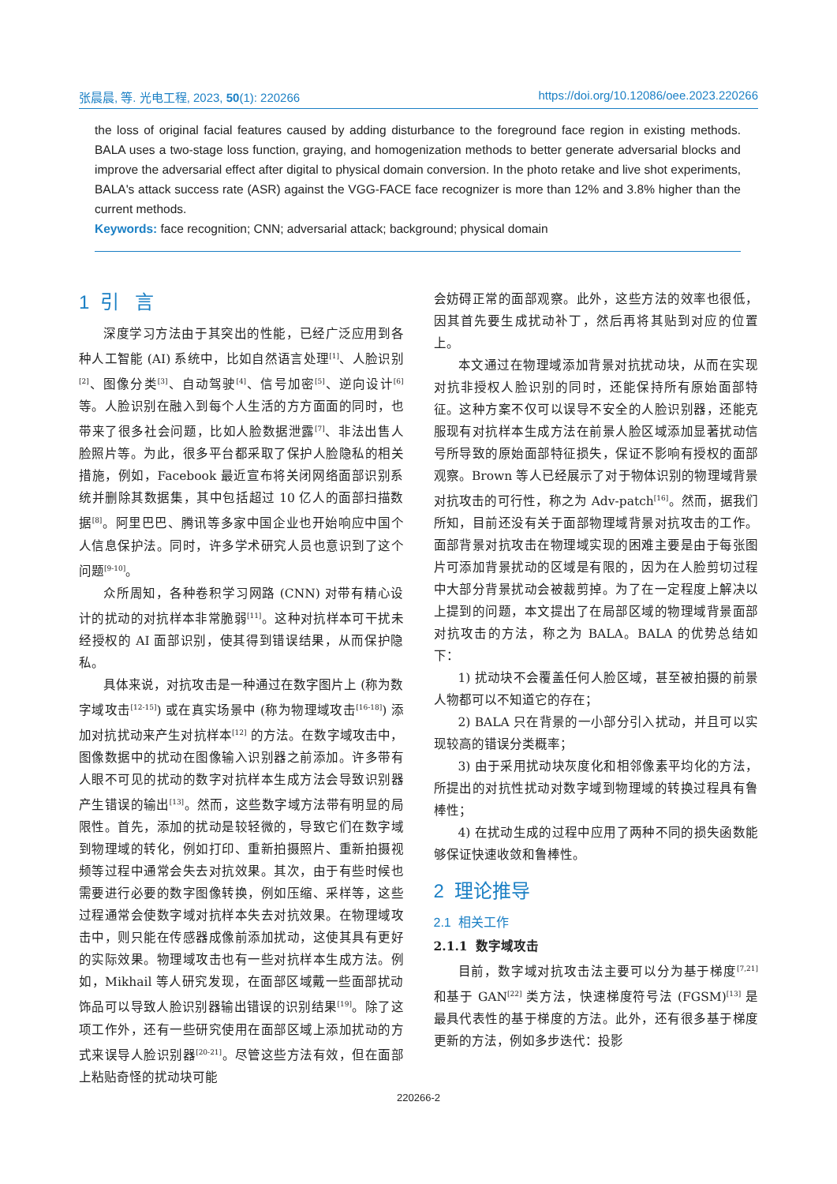张晨晨, 等. 光电工程, 2023, 50(1): 220266 https://doi.org/10.12086/oee.2023.220266
the loss of original facial features caused by adding disturbance to the foreground face region in existing methods. BALA uses a two-stage loss function, graying, and homogenization methods to better generate adversarial blocks and improve the adversarial effect after digital to physical domain conversion. In the photo retake and live shot experiments, BALA's attack success rate (ASR) against the VGG-FACE face recognizer is more than 12% and 3.8% higher than the current methods.
Keywords: face recognition; CNN; adversarial attack; background; physical domain
1 引 言
深度学习方法由于其突出的性能，已经广泛应用到各种人工智能 (AI) 系统中，比如自然语言处理<sup>[1]</sup>、人脸识别<sup>[2]</sup>、图像分类<sup>[3]</sup>、自动驾驶<sup>[4]</sup>、信号加密<sup>[5]</sup>、逆向设计<sup>[6]</sup> 等。人脸识别在融入到每个人生活的方方面面的同时，也带来了很多社会问题，比如人脸数据泄露<sup>[7]</sup>、非法出售人脸照片等。为此，很多平台都采取了保护人脸隐私的相关措施，例如，Facebook 最近宣布将关闭网络面部识别系统并删除其数据集，其中包括超过 10 亿人的面部扫描数据<sup>[8]</sup>。阿里巴巴、腾讯等多家中国企业也开始响应中国个人信息保护法。同时，许多学术研究人员也意识到了这个问题<sup>[9-10]</sup>。
众所周知，各种卷积学习网路 (CNN) 对带有精心设计的扰动的对抗样本非常脆弱<sup>[11]</sup>。这种对抗样本可干扰未经授权的 AI 面部识别，使其得到错误结果，从而保护隐私。
具体来说，对抗攻击是一种通过在数字图片上 (称为数字域攻击<sup>[12-15]</sup>) 或在真实场景中 (称为物理域攻击<sup>[16-18]</sup>) 添加对抗扰动来产生对抗样本<sup>[12]</sup> 的方法。在数字域攻击中，图像数据中的扰动在图像输入识别器之前添加。许多带有人眼不可见的扰动的数字对抗样本生成方法会导致识别器产生错误的输出<sup>[13]</sup>。然而，这些数字域方法带有明显的局限性。首先，添加的扰动是较轻微的，导致它们在数字域到物理域的转化，例如打印、重新拍摄照片、重新拍摄视频等过程中通常会失去对抗效果。其次，由于有些时候也需要进行必要的数字图像转换，例如压缩、采样等，这些过程通常会使数字域对抗样本失去对抗效果。在物理域攻击中，则只能在传感器成像前添加扰动，这使其具有更好的实际效果。物理域攻击也有一些对抗样本生成方法。例如，Mikhail 等人研究发现，在面部区域戴一些面部扰动饰品可以导致人脸识别器输出错误的识别结果<sup>[19]</sup>。除了这项工作外，还有一些研究使用在面部区域上添加扰动的方式来误导人脸识别器<sup>[20-21]</sup>。尽管这些方法有效，但在面部上粘贴奇怪的扰动块可能
会妨碍正常的面部观察。此外，这些方法的效率也很低，因其首先要生成扰动补丁，然后再将其贴到对应的位置上。
本文通过在物理域添加背景对抗扰动块，从而在实现对抗非授权人脸识别的同时，还能保持所有原始面部特征。这种方案不仅可以误导不安全的人脸识别器，还能克服现有对抗样本生成方法在前景人脸区域添加显著扰动信号所导致的原始面部特征损失，保证不影响有授权的面部观察。Brown 等人已经展示了对于物体识别的物理域背景对抗攻击的可行性，称之为 Adv-patch<sup>[16]</sup>。然而，据我们所知，目前还没有关于面部物理域背景对抗攻击的工作。面部背景对抗攻击在物理域实现的困难主要是由于每张图片可添加背景扰动的区域是有限的，因为在人脸剪切过程中大部分背景扰动会被裁剪掉。为了在一定程度上解决以上提到的问题，本文提出了在局部区域的物理域背景面部对抗攻击的方法，称之为 BALA。BALA 的优势总结如下：
1) 扰动块不会覆盖任何人脸区域，甚至被拍摄的前景人物都可以不知道它的存在；
2) BALA 只在背景的一小部分引入扰动，并且可以实现较高的错误分类概率；
3) 由于采用扰动块灰度化和相邻像素平均化的方法，所提出的对抗性扰动对数字域到物理域的转换过程具有鲁棒性；
4) 在扰动生成的过程中应用了两种不同的损失函数能够保证快速收敛和鲁棒性。
2 理论推导
2.1 相关工作
2.1.1 数字域攻击
目前，数字域对抗攻击法主要可以分为基于梯度<sup>[7,21]</sup> 和基于 GAN<sup>[22]</sup> 类方法，快速梯度符号法 (FGSM)<sup>[13]</sup> 是最具代表性的基于梯度的方法。此外，还有很多基于梯度更新的方法，例如多步迭代：投影
220266-2